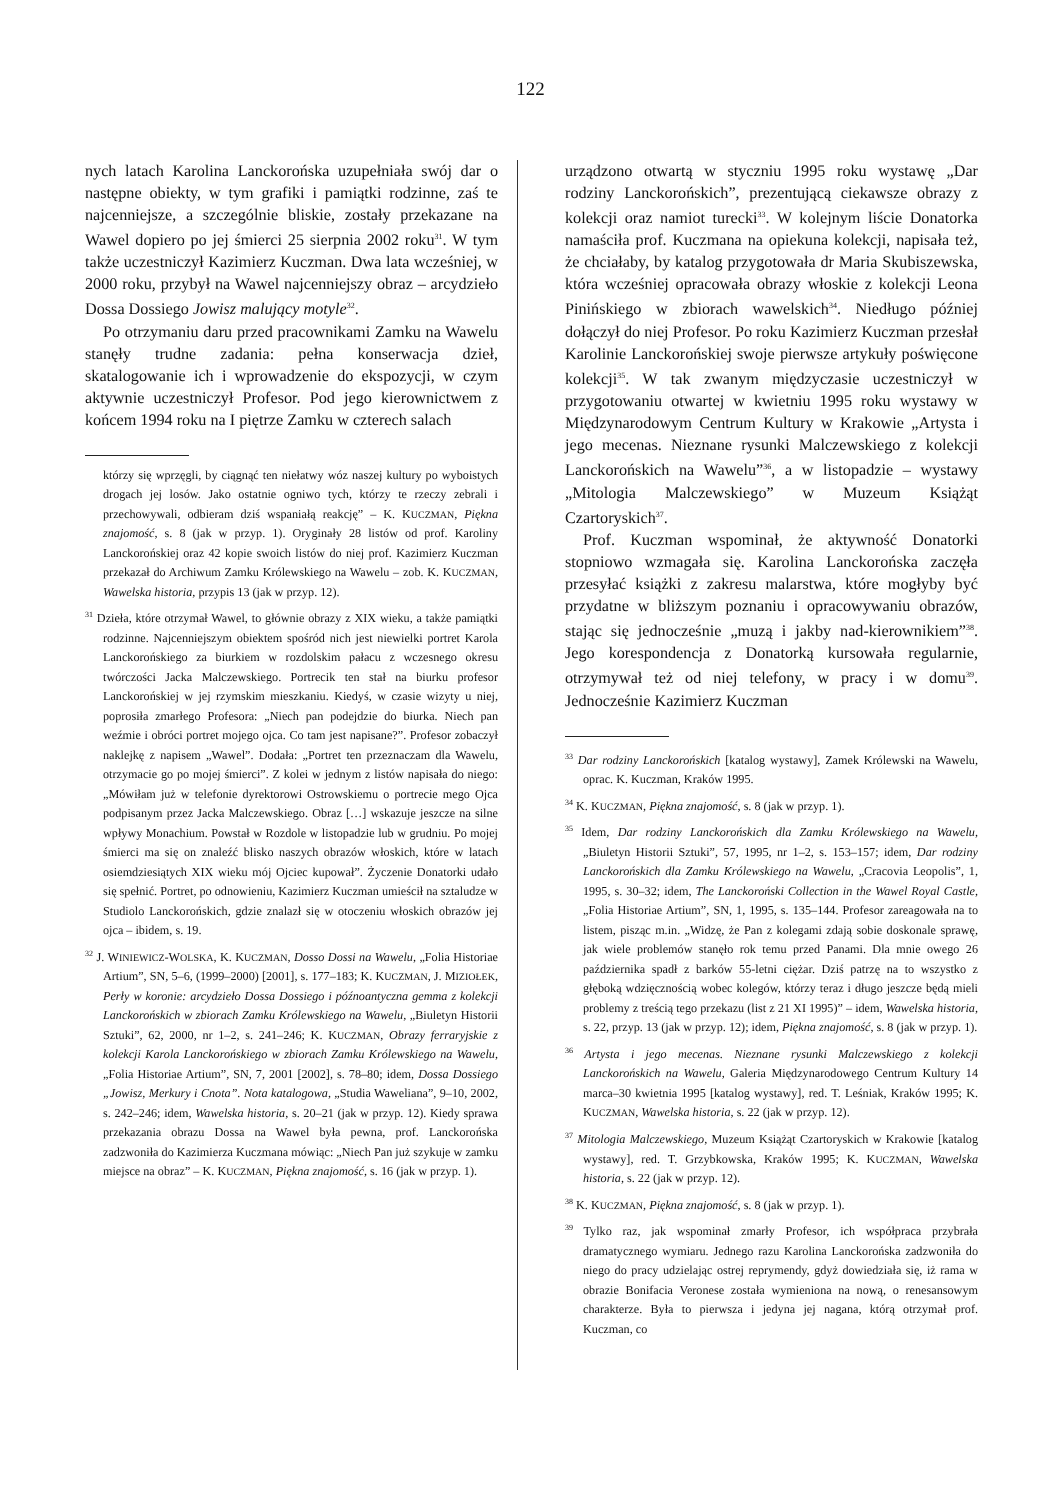122
nych latach Karolina Lanckorońska uzupełniała swój dar o następne obiekty, w tym grafiki i pamiątki rodzinne, zaś te najcenniejsze, a szczególnie bliskie, zostały przekazane na Wawel dopiero po jej śmierci 25 sierpnia 2002 roku<sup>31</sup>. W tym także uczestniczył Kazimierz Kuczman. Dwa lata wcześniej, w 2000 roku, przybył na Wawel najcenniejszy obraz – arcydzieło Dossa Dossiego Jowisz malujący motyle<sup>32</sup>.
Po otrzymaniu daru przed pracownikami Zamku na Wawelu stanęły trudne zadania: pełna konserwacja dzieł, skatalogowanie ich i wprowadzenie do ekspozycji, w czym aktywnie uczestniczył Profesor. Pod jego kierownictwem z końcem 1994 roku na I piętrze Zamku w czterech salach
którzy się wprzęgli, by ciągnąć ten niełatwy wóz naszej kultury po wyboistych drogach jej losów. Jako ostatnie ogniwo tych, którzy te rzeczy zebrali i przechowywali, odbieram dziś wspaniałą reakcję” – K. KUCZMAN, Piękna znajomość, s. 8 (jak w przyp. 1). Oryginały 28 listów od prof. Karoliny Lanckorońskiej oraz 42 kopie swoich listów do niej prof. Kazimierz Kuczman przekazał do Archiwum Zamku Królewskiego na Wawelu – zob. K. KUCZMAN, Wawelska historia, przypis 13 (jak w przyp. 12).
<sup>31</sup> Dzieła, które otrzymał Wawel, to głównie obrazy z XIX wieku, a także pamiątki rodzinne. Najcenniejszym obiektem spośród nich jest niewielki portret Karola Lanckorońskiego za biurkiem w rozdolskim pałacu z wczesnego okresu twórczości Jacka Malczewskiego. Portrecik ten stał na biurku profesor Lanckorońskiej w jej rzymskim mieszkaniu. Kiedyś, w czasie wizyty u niej, poprosiła zmarłego Profesora: „Niech pan podejdzie do biurka. Niech pan weźmie i obróci portret mojego ojca. Co tam jest napisane?”. Profesor zobaczył naklejkę z napisem „Wawel”. Dodała: „Portret ten przeznaczam dla Wawelu, otrzymacie go po mojej śmierci”. Z kolei w jednym z listów napisała do niego: „Mówiłam już w telefonie dyrektorowi Ostrowskiemu o portrecie mego Ojca podpisanym przez Jacka Malczewskiego. Obraz […] wskazuje jeszcze na silne wpływy Monachium. Powstał w Rozdole w listopadzie lub w grudniu. Po mojej śmierci ma się on znaleźć blisko naszych obrazów włoskich, które w latach osiemdziesiątych XIX wieku mój Ojciec kupował”. Życzenie Donatorki udało się spełnić. Portret, po odnowieniu, Kazimierz Kuczman umieścił na sztaludze w Studiolo Lanckorońskich, gdzie znalazł się w otoczeniu włoskich obrazów jej ojca – ibidem, s. 19.
<sup>32</sup> J. WINIEWICZ-WOLSKA, K. KUCZMAN, Dosso Dossi na Wawelu, „Folia Historiae Artium”, SN, 5–6, (1999–2000) [2001], s. 177–183; K. KUCZMAN, J. MIZIOŁEK, Perły w koronie: arcydzieło Dossa Dossiego i późnoantyczna gemma z kolekcji Lanckorońskich w zbiorach Zamku Królewskiego na Wawelu, „Biuletyn Historii Sztuki”, 62, 2000, nr 1–2, s. 241–246; K. KUCZMAN, Obrazy ferraryjskie z kolekcji Karola Lanckorońskiego w zbiorach Zamku Królewskiego na Wawelu, „Folia Historiae Artium”, SN, 7, 2001 [2002], s. 78–80; idem, Dossa Dossiego „Jowisz, Merkury i Cnota”. Nota katalogowa, „Studia Waweliana”, 9–10, 2002, s. 242–246; idem, Wawelska historia, s. 20–21 (jak w przyp. 12). Kiedy sprawa przekazania obrazu Dossa na Wawel była pewna, prof. Lanckorońska zadzwoniła do Kazimierza Kuczmana mówiąc: „Niech Pan już szykuje w zamku miejsce na obraz” – K. KUCZMAN, Piękna znajomość, s. 16 (jak w przyp. 1).
urządzono otwartą w styczniu 1995 roku wystawę „Dar rodziny Lanckorońskich”, prezentującą ciekawsze obrazy z kolekcji oraz namiot turecki<sup>33</sup>. W kolejnym liście Donatorka namaściła prof. Kuczmana na opiekuna kolekcji, napisała też, że chciałaby, by katalog przygotowała dr Maria Skubiszewska, która wcześniej opracowała obrazy włoskie z kolekcji Leona Pinińskiego w zbiorach wawelskich<sup>34</sup>. Niedługo później dołączył do niej Profesor. Po roku Kazimierz Kuczman przesłał Karolinie Lanckorońskiej swoje pierwsze artykuły poświęcone kolekcji<sup>35</sup>. W tak zwanym międzyczasie uczestniczył w przygotowaniu otwartej w kwietniu 1995 roku wystawy w Międzynarodowym Centrum Kultury w Krakowie „Artysta i jego mecenas. Nieznane rysunki Malczewskiego z kolekcji Lanckorońskich na Wawelu”<sup>36</sup>, a w listopadzie – wystawy „Mitologia Malczewskiego” w Muzeum Książąt Czartoryskich<sup>37</sup>.
Prof. Kuczman wspominał, że aktywność Donatorki stopniowo wzmagała się. Karolina Lanckorońska zaczęła przesyłać książki z zakresu malarstwa, które mogłyby być przydatne w bliższym poznaniu i opracowywaniu obrazów, stając się jednocześnie „muzą i jakby nad-kierownikiem”<sup>38</sup>. Jego korespondencja z Donatorką kursowała regularnie, otrzymywał też od niej telefony, w pracy i w domu<sup>39</sup>. Jednocześnie Kazimierz Kuczman
<sup>33</sup> Dar rodziny Lanckorońskich [katalog wystawy], Zamek Królewski na Wawelu, oprac. K. Kuczman, Kraków 1995.
<sup>34</sup> K. KUCZMAN, Piękna znajomość, s. 8 (jak w przyp. 1).
<sup>35</sup> Idem, Dar rodziny Lanckorońskich dla Zamku Królewskiego na Wawelu, „Biuletyn Historii Sztuki”, 57, 1995, nr 1–2, s. 153–157; idem, Dar rodziny Lanckorońskich dla Zamku Królewskiego na Wawelu, „Cracovia Leopolis”, 1, 1995, s. 30–32; idem, The Lanckoroński Collection in the Wawel Royal Castle, „Folia Historiae Artium”, SN, 1, 1995, s. 135–144. Profesor zareagowała na to listem, pisząc m.in. „Widzę, że Pan z kolegami zdają sobie doskonale sprawę, jak wiele problemów stanęło rok temu przed Panami. Dla mnie owego 26 października spadł z barków 55-letni ciężar. Dziś patrzę na to wszystko z głęboką wdzięcznością wobec kolegów, którzy teraz i długo jeszcze będą mieli problemy z treścią tego przekazu (list z 21 XI 1995)” – idem, Wawelska historia, s. 22, przyp. 13 (jak w przyp. 12); idem, Piękna znajomość, s. 8 (jak w przyp. 1).
<sup>36</sup> Artysta i jego mecenas. Nieznane rysunki Malczewskiego z kolekcji Lanckorońskich na Wawelu, Galeria Międzynarodowego Centrum Kultury 14 marca–30 kwietnia 1995 [katalog wystawy], red. T. Leśniak, Kraków 1995; K. KUCZMAN, Wawelska historia, s. 22 (jak w przyp. 12).
<sup>37</sup> Mitologia Malczewskiego, Muzeum Książąt Czartoryskich w Krakowie [katalog wystawy], red. T. Grzybkowska, Kraków 1995; K. KUCZMAN, Wawelska historia, s. 22 (jak w przyp. 12).
<sup>38</sup> K. KUCZMAN, Piękna znajomość, s. 8 (jak w przyp. 1).
<sup>39</sup> Tylko raz, jak wspominał zmarły Profesor, ich współpraca przybrała dramatycznego wymiaru. Jednego razu Karolina Lanckorońska zadzwoniła do niego do pracy udzielając ostrej reprymendy, gdyż dowiedziała się, iż rama w obrazie Bonifacia Veronese została wymieniona na nową, o renesansowym charakterze. Była to pierwsza i jedyna jej nagana, którą otrzymał prof. Kuczman, co